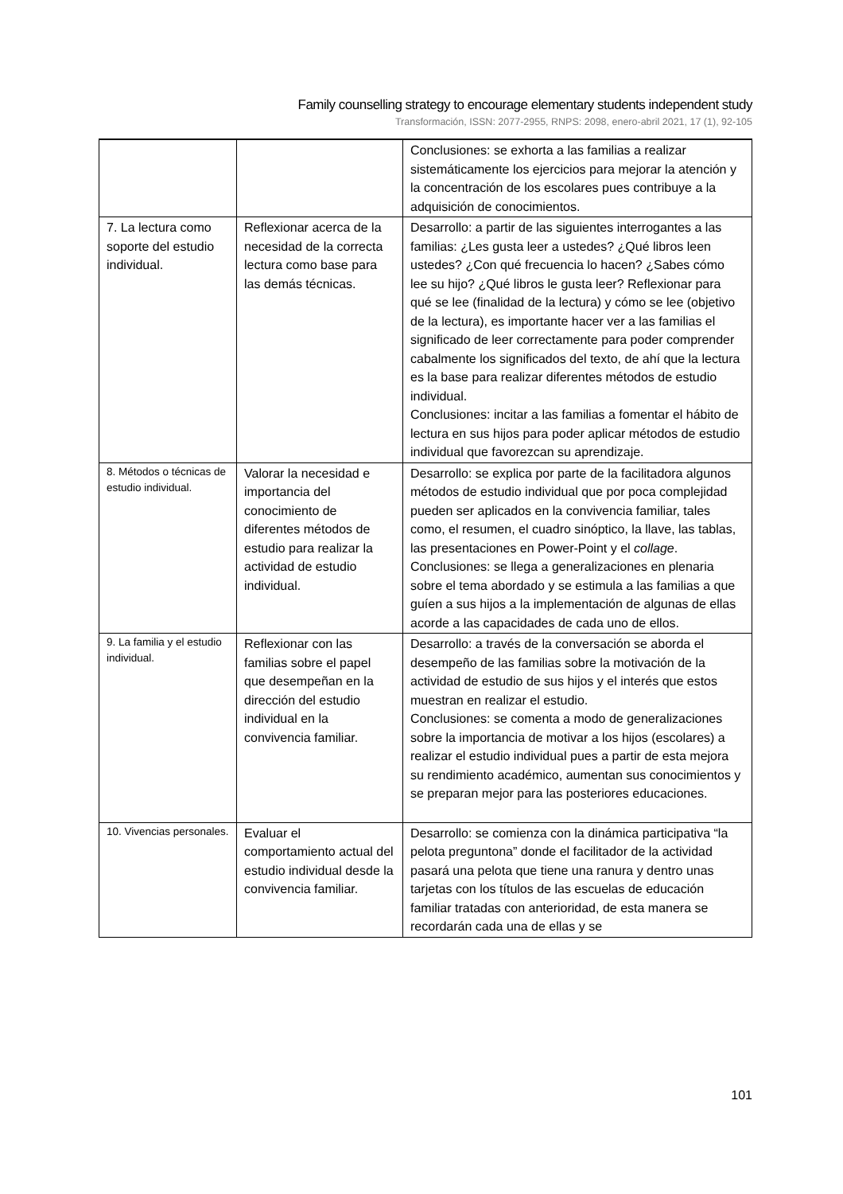Family counselling strategy to encourage elementary students independent study
Transformación, ISSN: 2077-2955, RNPS: 2098, enero-abril 2021, 17 (1), 92-105
| | | Conclusiones: se exhorta a las familias a realizar sistemáticamente los ejercicios para mejorar la atención y la concentración de los escolares pues contribuye a la adquisición de conocimientos. |
| 7. La lectura como soporte del estudio individual. | Reflexionar acerca de la necesidad de la correcta lectura como base para las demás técnicas. | Desarrollo: a partir de las siguientes interrogantes a las familias: ¿Les gusta leer a ustedes? ¿Qué libros leen ustedes? ¿Con qué frecuencia lo hacen? ¿Sabes cómo lee su hijo? ¿Qué libros le gusta leer? Reflexionar para qué se lee (finalidad de la lectura) y cómo se lee (objetivo de la lectura), es importante hacer ver a las familias el significado de leer correctamente para poder comprender cabalmente los significados del texto, de ahí que la lectura es la base para realizar diferentes métodos de estudio individual. Conclusiones: incitar a las familias a fomentar el hábito de lectura en sus hijos para poder aplicar métodos de estudio individual que favorezcan su aprendizaje. |
| 8. Métodos o técnicas de estudio individual. | Valorar la necesidad e importancia del conocimiento de diferentes métodos de estudio para realizar la actividad de estudio individual. | Desarrollo: se explica por parte de la facilitadora algunos métodos de estudio individual que por poca complejidad pueden ser aplicados en la convivencia familiar, tales como, el resumen, el cuadro sinóptico, la llave, las tablas, las presentaciones en Power-Point y el collage . Conclusiones: se llega a generalizaciones en plenaria sobre el tema abordado y se estimula a las familias a que guíen a sus hijos a la implementación de algunas de ellas acorde a las capacidades de cada uno de ellos. |
| 9. La familia y el estudio individual. | Reflexionar con las familias sobre el papel que desempeñan en la dirección del estudio individual en la convivencia familiar. | Desarrollo: a través de la conversación se aborda el desempeño de las familias sobre la motivación de la actividad de estudio de sus hijos y el interés que estos muestran en realizar el estudio. Conclusiones: se comenta a modo de generalizaciones sobre la importancia de motivar a los hijos (escolares) a realizar el estudio individual pues a partir de esta mejora su rendimiento académico, aumentan sus conocimientos y se preparan mejor para las posteriores educaciones. |
| 10. Vivencias personales. | Evaluar el comportamiento actual del estudio individual desde la convivencia familiar. | Desarrollo: se comienza con la dinámica participativa “la pelota preguntona” donde el facilitador de la actividad pasará una pelota que tiene una ranura y dentro unas tarjetas con los títulos de las escuelas de educación familiar tratadas con anterioridad, de esta manera se recordarán cada una de ellas y se |
101